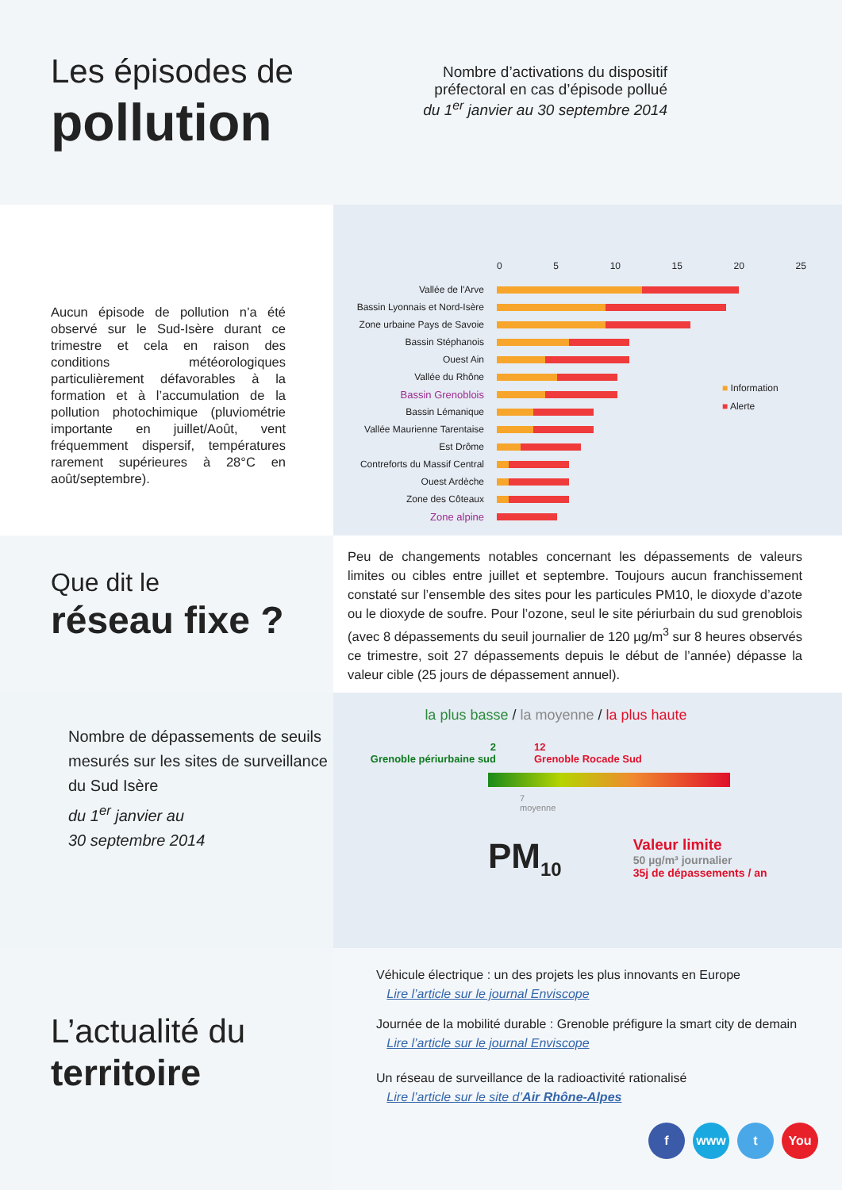Les épisodes de
pollution
Nombre d’activations du dispositif préfectoral en cas d’épisode pollué
du 1<sup>er</sup> janvier au 30 septembre 2014
Aucun épisode de pollution n’a été observé sur le Sud-Isère durant ce trimestre et cela en raison des conditions météorologiques particulièrement défavorables à la formation et à l’accumulation de la pollution photochimique (pluviométrie importante en juillet/Août, vent fréquemment dispersif, températures rarement supérieures à 28°C en août/septembre).
0 5 10 15 20 25
Vallée de l'Arve
Bassin Lyonnais et Nord-Isère
Zone urbaine Pays de Savoie
Bassin Stéphanois
Ouest Ain
Vallée du Rhône
Bassin Grenoblois
Bassin Lémanique
Vallée Maurienne Tarentaise
Est Drôme
Contreforts du Massif Central
Ouest Ardèche
Zone des Côteaux
Zone alpine
■ Information
■ Alerte
Que dit le
réseau fixe ?
Peu de changements notables concernant les dépassements de valeurs limites ou cibles entre juillet et septembre. Toujours aucun franchissement constaté sur l’ensemble des sites pour les particules PM10, le dioxyde d’azote ou le dioxyde de soufre. Pour l’ozone, seul le site périurbain du sud grenoblois (avec 8 dépassements du seuil journalier de 120 µg/m<sup>3</sup> sur 8 heures observés ce trimestre, soit 27 dépassements depuis le début de l’année) dépasse la valeur cible (25 jours de dépassement annuel).
Nombre de dépassements de seuils mesurés sur les sites de surveillance du Sud Isère
du 1<sup>er</sup> janvier au
30 septembre 2014
la plus basse / la moyenne / la plus haute
2
Grenoble périurbaine sud
12
Grenoble Rocade Sud
7
moyenne
PM<sub>10</sub>
Valeur limite
50 µg/m³ journalier
35j de dépassements / an
L’actualité du
territoire
Véhicule électrique : un des projets les plus innovants en Europe
Lire l’article sur le journal Enviscope
Journée de la mobilité durable : Grenoble préfigure la smart city de demain
Lire l’article sur le journal Enviscope
Un réseau de surveillance de la radioactivité rationalisé
Lire l’article sur le site d’Air Rhône-Alpes
f www t You